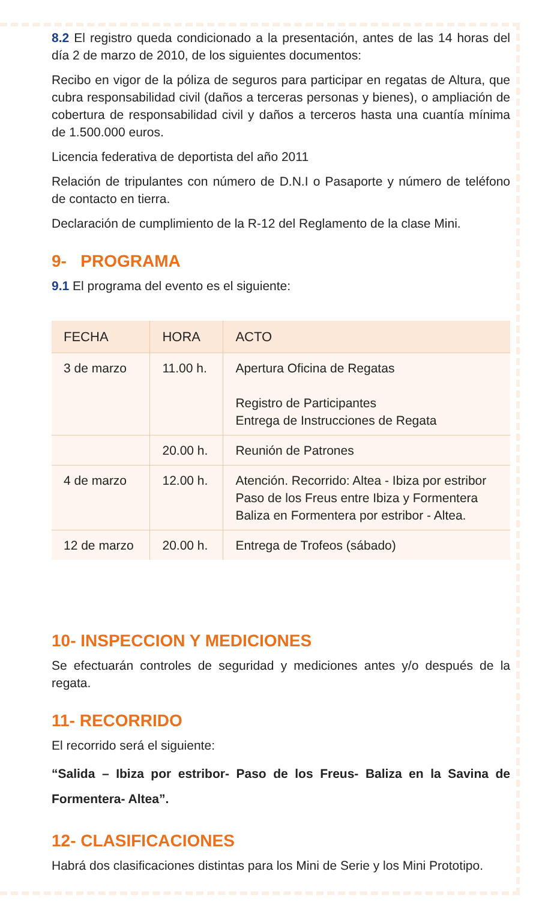8.2 El registro queda condicionado a la presentación, antes de las 14 horas del día 2 de marzo de 2010, de los siguientes documentos:
Recibo en vigor de la póliza de seguros para participar en regatas de Altura, que cubra responsabilidad civil (daños a terceras personas y bienes), o ampliación de cobertura de responsabilidad civil y daños a terceros hasta una cuantía mínima de 1.500.000 euros.
Licencia federativa de deportista del año 2011
Relación de tripulantes con número de D.N.I o Pasaporte y número de teléfono de contacto en tierra.
Declaración de cumplimiento de la R-12 del Reglamento de la clase Mini.
9- PROGRAMA
9.1 El programa del evento es el siguiente:
| FECHA | HORA | ACTO |
| --- | --- | --- |
| 3 de marzo | 11.00 h. | Apertura Oficina de Regatas Registro de Participantes Entrega de Instrucciones de Regata |
| | 20.00 h. | Reunión de Patrones |
| 4 de marzo | 12.00 h. | Atención. Recorrido: Altea - Ibiza por estribor Paso de los Freus entre Ibiza y Formentera Baliza en Formentera por estribor - Altea. |
| 12 de marzo | 20.00 h. | Entrega de Trofeos (sábado) |
10- INSPECCION Y MEDICIONES
Se efectuarán controles de seguridad y mediciones antes y/o después de la regata.
11- RECORRIDO
El recorrido será el siguiente:
“Salida – Ibiza por estribor- Paso de los Freus- Baliza en la Savina de Formentera- Altea”.
12- CLASIFICACIONES
Habrá dos clasificaciones distintas para los Mini de Serie y los Mini Prototipo.